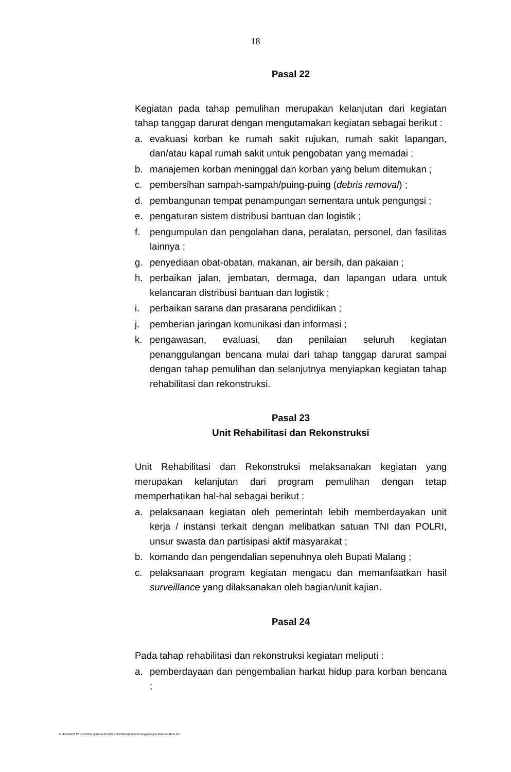18
Pasal 22
Kegiatan pada tahap pemulihan merupakan kelanjutan dari kegiatan tahap tanggap darurat dengan mengutamakan kegiatan sebagai berikut :
a. evakuasi korban ke rumah sakit rujukan, rumah sakit lapangan, dan/atau kapal rumah sakit untuk pengobatan yang memadai ;
b. manajemen korban meninggal dan korban yang belum ditemukan ;
c. pembersihan sampah-sampah/puing-puing (debris removal) ;
d. pembangunan tempat penampungan sementara untuk pengungsi ;
e. pengaturan sistem distribusi bantuan dan logistik ;
f. pengumpulan dan pengolahan dana, peralatan, personel, dan fasilitas lainnya ;
g. penyediaan obat-obatan, makanan, air bersih, dan pakaian ;
h. perbaikan jalan, jembatan, dermaga, dan lapangan udara untuk kelancaran distribusi bantuan dan logistik ;
i. perbaikan sarana dan prasarana pendidikan ;
j. pemberian jaringan komunikasi dan informasi ;
k. pengawasan, evaluasi, dan penilaian seluruh kegiatan penanggulangan bencana mulai dari tahap tanggap darurat sampai dengan tahap pemulihan dan selanjutnya menyiapkan kegiatan tahap rehabilitasi dan rekonstruksi.
Pasal 23
Unit Rehabilitasi dan Rekonstruksi
Unit Rehabilitasi dan Rekonstruksi melaksanakan kegiatan yang merupakan kelanjutan dari program pemulihan dengan tetap memperhatikan hal-hal sebagai berikut :
a. pelaksanaan kegiatan oleh pemerintah lebih memberdayakan unit kerja / instansi terkait dengan melibatkan satuan TNI dan POLRI, unsur swasta dan partisipasi aktif masyarakat ;
b. komando dan pengendalian sepenuhnya oleh Bupati Malang ;
c. pelaksanaan program kegiatan mengacu dan memanfaatkan hasil surveillance yang dilaksanakan oleh bagian/unit kajian.
Pasal 24
Pada tahap rehabilitasi dan rekonstruksi kegiatan meliputi :
a. pemberdayaan dan pengembalian harkat hidup para korban bencana ;
D:\PERBUB PAK ARIS\Keputusan Pendek 2006\Manajemen Penanggulangan Bencana Baru.doc